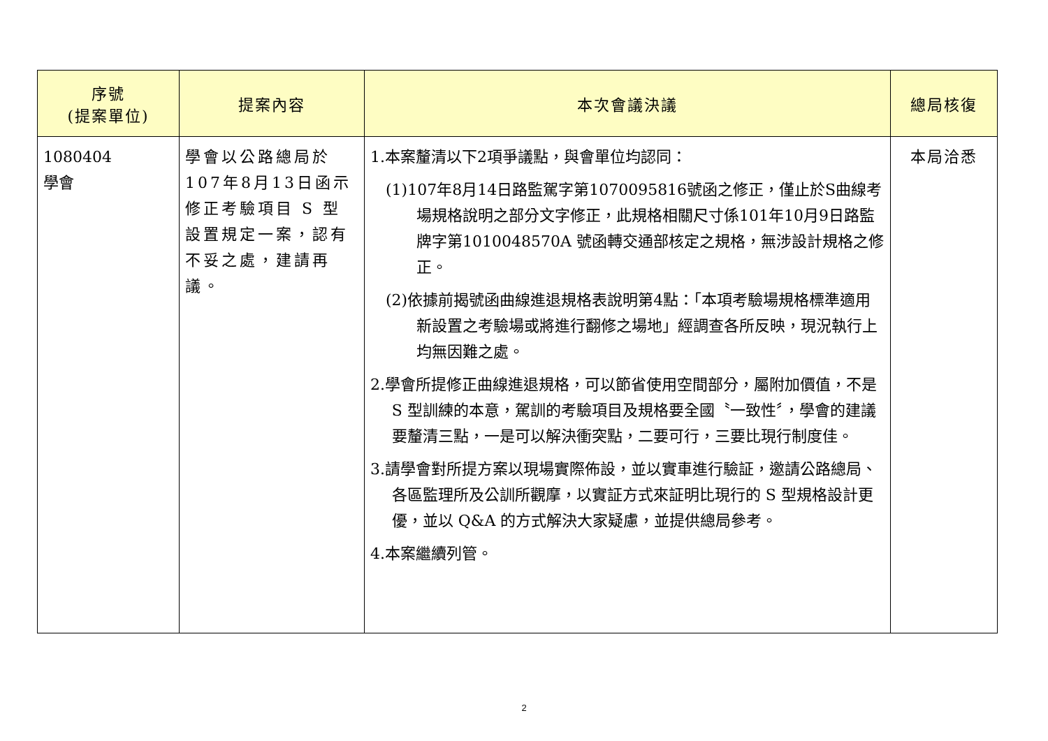| 序號 (提案單位) | 提案內容 | 本次會議決議 | 總局核復 |
| --- | --- | --- | --- |
| 1080404 學會 | 學會以公路總局於107年8月13日函示修正考驗項目 S 型設置規定一案，認有不妥之處，建請再議。 | 1.本案釐清以下2項爭議點，與會單位均認同： (1)107年8月14日路監駕字第1070095816號函之修正，僅止於S曲線考場規格說明之部分文字修正，此規格相關尺寸係101年10月9日路監牌字第1010048570A 號函轉交通部核定之規格，無涉設計規格之修正。 (2)依據前揭號函曲線進退規格表說明第4點：「本項考驗場規格標準適用新設置之考驗場或將進行翻修之場地」經調查各所反映，現況執行上均無因難之處。 2.學會所提修正曲線進退規格，可以節省使用空間部分，屬附加價值，不是 S 型訓練的本意，駕訓的考驗項目及規格要全國〝一致性〞，學會的建議要釐清三點，一是可以解決衝突點，二要可行，三要比現行制度佳。 3.請學會對所提方案以現場實際佈設，並以實車進行驗証，邀請公路總局、各區監理所及公訓所觀摩，以實証方式來証明比現行的 S 型規格設計更優，並以 Q&A 的方式解決大家疑慮，並提供總局參考。 4.本案繼續列管。 | 本局洽悉 |
2